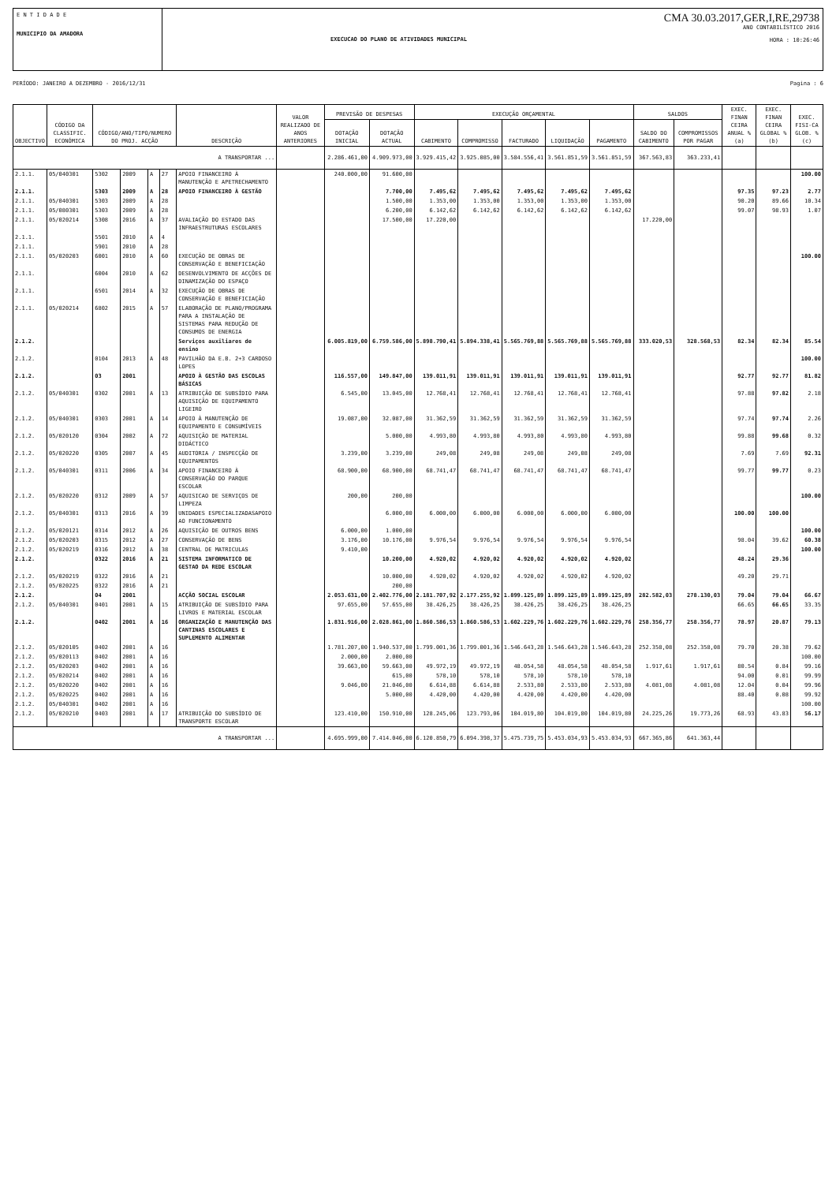E N T I D A D E
MUNICIPIO DA AMADORA
EXECUCAO DO PLANO DE ATIVIDADES MUNICIPAL
CMA 30.03.2017,GER,I,RE,29738
ANO CONTABILÍSTICO 2016
HORA : 10:26:46
PERÍODO: JANEIRO A DEZEMBRO - 2016/12/31 Pagina : 6
| OBJECTIVO | CÓDIGO DA CLASSIFIC. ECONÓMICA | CÓDIGO/ANO/TIPO/NUMERO DO PROJ. ACÇÃO | | | | DESCRIÇÃO | VALOR REALIZADO DE ANOS ANTERIORES | PREVISÃO DE DESPESAS | | EXECUÇÃO ORÇAMENTAL | | | | | SALDOS | | EXEC. FINAN CEIRA ANUAL % (a) | EXEC. FINAN CEIRA GLOBAL % (b) | EXEC. FISI-CA GLOB. % (c) |
| --- | --- | --- | --- | --- | --- | --- | --- | --- | --- | --- | --- | --- | --- | --- | --- | --- | --- | --- | --- |
| | | | | | | | | DOTAÇÃO INICIAL | DOTAÇÃO ACTUAL | CABIMENTO | COMPROMISSO | FACTURADO | LIQUIDAÇÃO | PAGAMENTO | SALDO DO CABIMENTO | COMPROMISSOS POR PAGAR | | | |
| A TRANSPORTAR ... | | | | | | | | 2.286.461,00 | 4.909.973,00 | 3.929.415,42 | 3.925.085,00 | 3.584.556,41 | 3.561.851,59 | 3.561.851,59 | 367.563,83 | 363.233,41 | | | |
| 2.1.1. | 05/040301 | 5302 | 2009 | A | 27 | APOIO FINANCEIRO À MANUTENÇÃO E APETRECHAMENTO | | 240.000,00 | 91.600,00 | | | | | | | | | | 100.00 |
| 2.1.1. | | 5303 | 2009 | A | 28 | APOIO FINANCEIRO À GESTÃO | | | 7.700,00 | 7.495,62 | 7.495,62 | 7.495,62 | 7.495,62 | 7.495,62 | | | 97.35 | 97.23 | 2.77 |
| 2.1.1. | 05/040301 | 5303 | 2009 | A | 28 | | | | 1.500,00 | 1.353,00 | 1.353,00 | 1.353,00 | 1.353,00 | 1.353,00 | | | 90.20 | 89.66 | 10.34 |
| 2.1.1. | 05/080301 | 5303 | 2009 | A | 28 | | | | 6.200,00 | 6.142,62 | 6.142,62 | 6.142,62 | 6.142,62 | 6.142,62 | | | 99.07 | 98.93 | 1.07 |
| 2.1.1. | 05/020214 | 5308 | 2016 | A | 37 | AVALIAÇÃO DO ESTADO DAS INFRAESTRUTURAS ESCOLARES | | | 17.500,00 | 17.220,00 | | | | | 17.220,00 | | | | |
| 2.1.1. | | 5501 | 2010 | A | 4 | | | | | | | | | | | | | | |
| 2.1.1. | | 5901 | 2010 | A | 28 | | | | | | | | | | | | | | |
| 2.1.1. | 05/020203 | 6001 | 2010 | A | 60 | EXECUÇÃO DE OBRAS DE CONSERVAÇÃO E BENEFICIAÇÃO | | | | | | | | | | | | | 100.00 |
| 2.1.1. | | 6004 | 2010 | A | 62 | DESENVOLVIMENTO DE ACÇÕES DE DINAMIZAÇÃO DO ESPAÇO | | | | | | | | | | | | | |
| 2.1.1. | | 6501 | 2014 | A | 32 | EXECUÇÃO DE OBRAS DE CONSERVAÇÃO E BENEFICIAÇÃO | | | | | | | | | | | | | |
| 2.1.1. | 05/020214 | 6802 | 2015 | A | 57 | ELABORAÇÃO DE PLANO/PROGRAMA PARA A INSTALAÇÃO DE SISTEMAS PARA REDUÇÃO DE CONSUMOS DE ENERGIA | | | | | | | | | | | | | |
| 2.1.2. | | | | | | Serviços auxiliares de ensino | | 6.005.819,00 | 6.759.586,00 | 5.898.790,41 | 5.894.338,41 | 5.565.769,88 | 5.565.769,88 | 5.565.769,88 | 333.020,53 | 328.568,53 | 82.34 | 82.34 | 85.54 |
| 2.1.2. | | 0104 | 2013 | A | 48 | PAVILHÃO DA E.B. 2+3 CARDOSO LOPES | | | | | | | | | | | | | 100.00 |
| 2.1.2. | | 03 | 2001 | | | APOIO À GESTÃO DAS ESCOLAS BÁSICAS | | 116.557,00 | 149.847,00 | 139.011,91 | 139.011,91 | 139.011,91 | 139.011,91 | 139.011,91 | | | 92.77 | 92.77 | 81.82 |
| 2.1.2. | 05/040301 | 0302 | 2001 | A | 13 | ATRIBUIÇÃO DE SUBSÍDIO PARA AQUISIÇÃO DE EQUIPAMENTO LIGEIRO | | 6.545,00 | 13.045,00 | 12.768,41 | 12.768,41 | 12.768,41 | 12.768,41 | 12.768,41 | | | 97.88 | 97.82 | 2.18 |
| 2.1.2. | 05/040301 | 0303 | 2001 | A | 14 | APOIO À MANUTENÇÃO DE EQUIPAMENTO E CONSUMÍVEIS | | 19.087,00 | 32.087,00 | 31.362,59 | 31.362,59 | 31.362,59 | 31.362,59 | 31.362,59 | | | 97.74 | 97.74 | 2.26 |
| 2.1.2. | 05/020120 | 0304 | 2002 | A | 72 | AQUISIÇÃO DE MATERIAL DIDÁCTICO | | | 5.000,00 | 4.993,80 | 4.993,80 | 4.993,80 | 4.993,80 | 4.993,80 | | | 99.88 | 99.68 | 0.32 |
| 2.1.2. | 05/020220 | 0305 | 2007 | A | 45 | AUDITORIA / INSPECÇÃO DE EQUIPAMENTOS | | 3.239,00 | 3.239,00 | 249,08 | 249,08 | 249,08 | 249,08 | 249,08 | | | 7.69 | 7.69 | 92.31 |
| 2.1.2. | 05/040301 | 0311 | 2006 | A | 34 | APOIO FINANCEIRO À CONSERVAÇÃO DO PARQUE ESCOLAR | | 68.900,00 | 68.900,00 | 68.741,47 | 68.741,47 | 68.741,47 | 68.741,47 | 68.741,47 | | | 99.77 | 99.77 | 0.23 |
| 2.1.2. | 05/020220 | 0312 | 2009 | A | 57 | AQUISICAO DE SERVIÇOS DE LIMPEZA | | 200,00 | 200,00 | | | | | | | | | | 100.00 |
| 2.1.2. | 05/040301 | 0313 | 2016 | A | 39 | UNIDADES ESPECIALIZADASAPOIO AO FUNCIONAMENTO | | | 6.000,00 | 6.000,00 | 6.000,00 | 6.000,00 | 6.000,00 | 6.000,00 | | | 100.00 | 100.00 | |
| 2.1.2. | 05/020121 | 0314 | 2012 | A | 26 | AQUISIÇÃO DE OUTROS BENS | | 6.000,00 | 1.000,00 | | | | | | | | | | 100.00 |
| 2.1.2. | 05/020203 | 0315 | 2012 | A | 27 | CONSERVAÇÃO DE BENS | | 3.176,00 | 10.176,00 | 9.976,54 | 9.976,54 | 9.976,54 | 9.976,54 | 9.976,54 | | | 98.04 | 39.62 | 60.38 |
| 2.1.2. | 05/020219 | 0316 | 2012 | A | 38 | CENTRAL DE MATRICULAS | | 9.410,00 | | | | | | | | | | | 100.00 |
| 2.1.2. | | 0322 | 2016 | A | 21 | SISTEMA INFORMATICO DE GESTAO DA REDE ESCOLAR | | | 10.200,00 | 4.920,02 | 4.920,02 | 4.920,02 | 4.920,02 | 4.920,02 | | | 48.24 | 29.36 | |
| 2.1.2. | 05/020219 | 0322 | 2016 | A | 21 | | | | 10.000,00 | 4.920,02 | 4.920,02 | 4.920,02 | 4.920,02 | 4.920,02 | | | 49.20 | 29.71 | |
| 2.1.2. | 05/020225 | 0322 | 2016 | A | 21 | | | | 200,00 | | | | | | | | | | |
| 2.1.2. | | 04 | 2001 | | | ACÇÃO SOCIAL ESCOLAR | | 2.053.631,00 | 2.402.776,00 | 2.181.707,92 | 2.177.255,92 | 1.899.125,89 | 1.899.125,89 | 1.899.125,89 | 282.582,03 | 278.130,03 | 79.04 | 79.04 | 66.67 |
| 2.1.2. | 05/040301 | 0401 | 2001 | A | 15 | ATRIBUIÇÃO DE SUBSÍDIO PARA LIVROS E MATERIAL ESCOLAR | | 97.655,00 | 57.655,00 | 38.426,25 | 38.426,25 | 38.426,25 | 38.426,25 | 38.426,25 | | | 66.65 | 66.65 | 33.35 |
| 2.1.2. | | 0402 | 2001 | A | 16 | ORGANIZAÇÃO E MANUTENÇÃO DAS CANTINAS ESCOLARES E SUPLEMENTO ALIMENTAR | | 1.831.916,00 | 2.028.861,00 | 1.860.586,53 | 1.860.586,53 | 1.602.229,76 | 1.602.229,76 | 1.602.229,76 | 258.356,77 | 258.356,77 | 78.97 | 20.87 | 79.13 |
| 2.1.2. | 05/020105 | 0402 | 2001 | A | 16 | | | 1.781.207,00 | 1.940.537,00 | 1.799.001,36 | 1.799.001,36 | 1.546.643,28 | 1.546.643,28 | 1.546.643,28 | 252.358,08 | 252.358,08 | 79.70 | 20.38 | 79.62 |
| 2.1.2. | 05/020113 | 0402 | 2001 | A | 16 | | | 2.000,00 | 2.000,00 | | | | | | | | | | 100.00 |
| 2.1.2. | 05/020203 | 0402 | 2001 | A | 16 | | | 39.663,00 | 59.663,00 | 49.972,19 | 49.972,19 | 48.054,58 | 48.054,58 | 48.054,58 | 1.917,61 | 1.917,61 | 80.54 | 0.84 | 99.16 |
| 2.1.2. | 05/020214 | 0402 | 2001 | A | 16 | | | | 615,00 | 578,10 | 578,10 | 578,10 | 578,10 | 578,10 | | | 94.00 | 0.01 | 99.99 |
| 2.1.2. | 05/020220 | 0402 | 2001 | A | 16 | | | 9.046,00 | 21.046,00 | 6.614,88 | 6.614,88 | 2.533,80 | 2.533,80 | 2.533,80 | 4.081,08 | 4.081,08 | 12.04 | 0.04 | 99.96 |
| 2.1.2. | 05/020225 | 0402 | 2001 | A | 16 | | | | 5.000,00 | 4.420,00 | 4.420,00 | 4.420,00 | 4.420,00 | 4.420,00 | | | 88.40 | 0.08 | 99.92 |
| 2.1.2. | 05/040301 | 0402 | 2001 | A | 16 | | | | | | | | | | | | | | 100.00 |
| 2.1.2. | 05/020210 | 0403 | 2001 | A | 17 | ATRIBUIÇÃO DO SUBSÍDIO DE TRANSPORTE ESCOLAR | | 123.410,00 | 150.910,00 | 128.245,06 | 123.793,06 | 104.019,80 | 104.019,80 | 104.019,80 | 24.225,26 | 19.773,26 | 68.93 | 43.83 | 56.17 |
| A TRANSPORTAR ... | | | | | | | | 4.695.999,00 | 7.414.046,00 | 6.120.850,79 | 6.094.398,37 | 5.475.739,75 | 5.453.034,93 | 5.453.034,93 | 667.365,86 | 641.363,44 | | | |